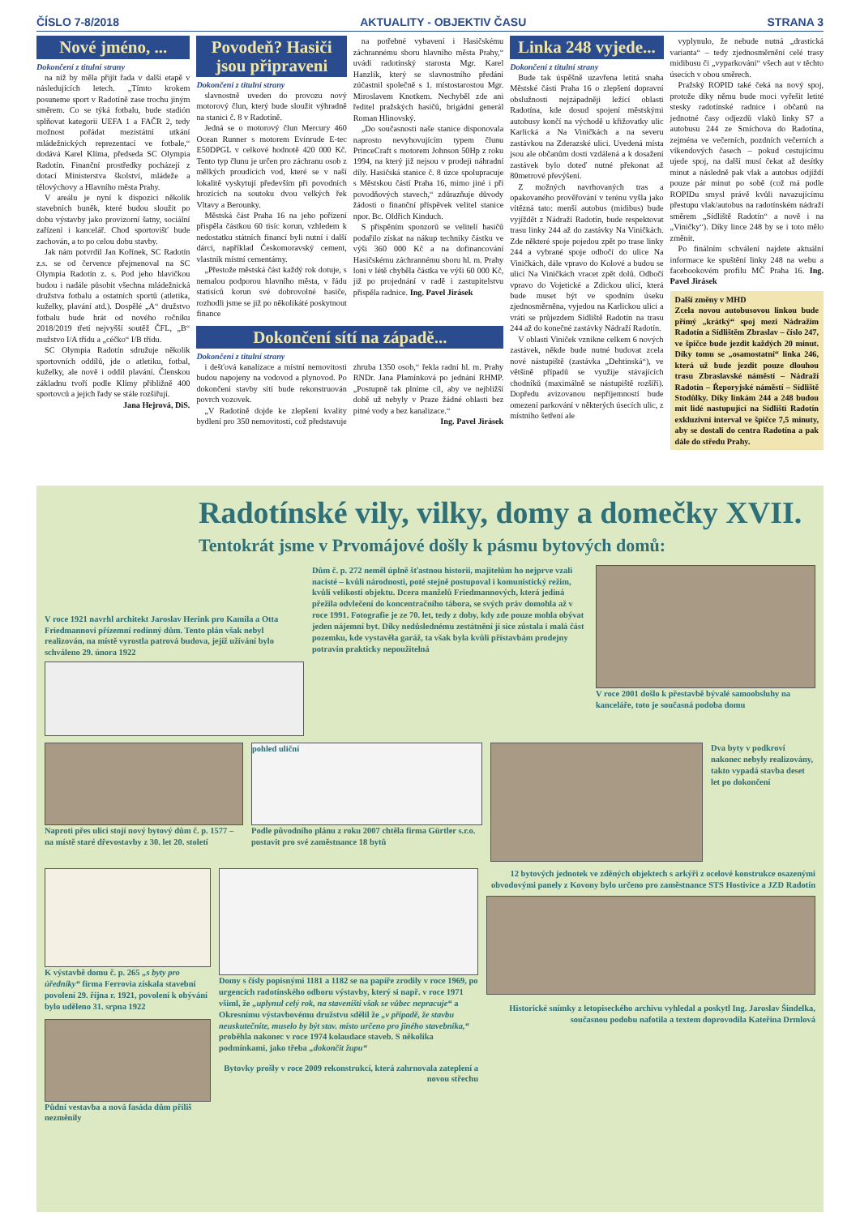ČÍSLO 7-8/2018 AKTUALITY - OBJEKTIV ČASU STRANA 3
Nové jméno, ...
Dokončení z titulní strany
na níž by měla přijít řada v další etapě v následujících letech. „Tímto krokem posuneme sport v Radotíně zase trochu jiným směrem. Co se týká fotbalu, bude stadión splňovat kategorii UEFA 1 a FAČR 2, tedy možnost pořádat mezistátní utkání mládežnických reprezentací ve fotbale,“ dodává Karel Klíma, předseda SC Olympia Radotín. Finanční prostředky pocházejí z dotací Ministerstva školství, mládeže a tělovýchovy a Hlavního města Prahy.
V areálu je nyní k dispozici několik stavebních buněk, které budou sloužit po dobu výstavby jako provizorní šatny, sociální zařízení i kancelář. Chod sportovišť bude zachován, a to po celou dobu stavby.
Jak nám potvrdil Jan Kořínek, SC Radotín z.s. se od července přejmenoval na SC Olympia Radotín z. s. Pod jeho hlavičkou budou i nadále působit všechna mládežnická družstva fotbalu a ostatních sportů (atletika, kuželky, plavání atd.). Dospělé „A“ družstvo fotbalu bude hrát od nového ročníku 2018/2019 třetí nejvyšší soutěž ČFL, „B“ mužstvo I/A třídu a „céčko“ I/B třídu.
SC Olympia Radotín sdružuje několik sportovních oddílů, jde o atletiku, fotbal, kuželky, ale nově i oddíl plavání. Členskou základnu tvoří podle Klímy přibližně 400 sportovců a jejich řady se stále rozšiřují.
Jana Hejrová, DiS.
Povodeň? Hasiči jsou připraveni
Dokončení z titulní strany
slavnostně uveden do provozu nový motorový člun, který bude sloužit výhradně na stanici č. 8 v Radotíně.
Jedná se o motorový člun Mercury 460 Ocean Runner s motorem Evinrude E-tec E50DPGL v celkové hodnotě 420 000 Kč. Tento typ člunu je určen pro záchranu osob z mělkých proudících vod, které se v naší lokalitě vyskytují především při povodních hrozících na soutoku dvou velkých řek Vltavy a Berounky.
Městská část Praha 16 na jeho pořízení přispěla částkou 60 tisíc korun, vzhledem k nedostatku státních financí byli nutní i další dárci, například Českomoravský cement, vlastník místní cementárny.
„Přestože městská část každý rok dotuje, s nemalou podporou hlavního města, v řádu statisíců korun své dobrovolné hasiče, rozhodli jsme se již po několikáté poskytnout finance
na potřebné vybavení i Hasičskému záchrannému sboru hlavního města Prahy,“ uvádí radotínský starosta Mgr. Karel Hanzlík, který se slavnostního předání zúčastnil společně s 1. místostarostou Mgr. Miroslavem Knotkem. Nechyběl zde ani ředitel pražských hasičů, brigádní generál Roman Hlinovský.
„Do současnosti naše stanice disponovala naprosto nevyhovujícím typem člunu PrinceCraft s motorem Johnson 50Hp z roku 1994, na který již nejsou v prodeji náhradní díly. Hasičská stanice č. 8 úzce spolupracuje s Městskou částí Praha 16, mimo jiné i při povodňových stavech,“ zdůrazňuje důvody žádosti o finanční příspěvek velitel stanice npor. Bc. Oldřich Kinduch.
S přispěním sponzorů se velitelí hasičů podařilo získat na nákup techniky částku ve výši 360 000 Kč a na dofinancování Hasičskému záchrannému sboru hl. m. Prahy loni v létě chyběla částka ve výši 60 000 Kč, již po projednání v radě i zastupitelstvu přispěla radnice. Ing. Pavel Jirásek
Dokončení sítí na západě...
Dokončení z titulní strany
i dešťová kanalizace a místní nemovitosti budou napojeny na vodovod a plynovod. Po dokončení stavby sítí bude rekonstruován povrch vozovek.
„V Radotíně dojde ke zlepšení kvality bydlení pro 350 nemovitostí, což představuje zhruba 1350 osob,“ řekla radní hl. m. Prahy RNDr. Jana Plamínková po jednání RHMP. „Postupně tak plníme cíl, aby ve nejbližší době už nebyly v Praze žádné oblasti bez pitné vody a bez kanalizace.“
Ing. Pavel Jirásek
Linka 248 vyjede...
Dokončení z titulní strany
Bude tak úspěšně uzavřena letitá snaha Městské části Praha 16 o zlepšení dopravní obslužnosti nejzápadněji ležící oblasti Radotína, kde dosud spojení městskými autobusy končí na východě u křižovatky ulic Karlická a Na Viničkách a na severu zastávkou na Zderazské ulici. Uvedená místa jsou ale občanům dosti vzdálená a k dosažení zastávek bylo doteď nutné překonat až 80metrové převýšení.
Z možných navrhovaných tras a opakovaného prověřování v terénu vyšla jako vítězná tato: menší autobus (midibus) bude vyjíždět z Nádraží Radotín, bude respektovat trasu linky 244 až do zastávky Na Viničkách. Zde některé spoje pojedou zpět po trase linky 244 a vybrané spoje odbočí do ulice Na Viničkách, dále vpravo do Kolové a budou se ulicí Na Viničkách vracet zpět dolů. Odbočí vpravo do Vojetické a Zdickou ulicí, která bude muset být ve spodním úseku zjednosměrněna, vyjedou na Karlickou ulici a vrátí se průjezdem Sídliště Radotín na trasu 244 až do konečné zastávky Nádraží Radotín.
V oblasti Viniček vznikne celkem 6 nových zastávek, někde bude nutné budovat zcela nové nástupiště (zastávka „Dehtínská“), ve většině případů se využije stávajících chodníků (maximálně se nástupiště rozšíří). Dopředu avizovanou nepříjemností bude omezení parkování v některých úsecích ulic, z místního šetření ale
vyplynulo, že nebude nutná „drastická varianta“ – tedy zjednosměrnění celé trasy midibusu či „vyparkování“ všech aut v těchto úsecích v obou směrech.
Pražský ROPID také čeká na nový spoj, protože díky němu bude moci vyřešit letité stesky radotínské radnice i občanů na jednotné časy odjezdů vlaků linky S7 a autobusu 244 ze Smíchova do Radotína, zejména ve večerních, pozdních večerních a víkendových časech – pokud cestujícímu ujede spoj, na další musí čekat až desítky minut a následně pak vlak a autobus odjíždí pouze pár minut po sobě (což má podle ROPIDu smysl právě kvůli navazujícímu přestupu vlak/autobus na radotínském nádraží směrem „Sídliště Radotín“ a nově i na „Viničky“). Díky lince 248 by se i toto mělo změnit.
Po finálním schválení najdete aktuální informace ke spuštění linky 248 na webu a facebookovém profilu MČ Praha 16. Ing. Pavel Jirásek
Další změny v MHD
Zcela novou autobusovou linkou bude přímý „krátký“ spoj mezi Nádražím Radotín a Sídlištěm Zbraslav – číslo 247, ve špičce bude jezdit každých 20 minut. Díky tomu se „osamostatní“ linka 246, která už bude jezdit pouze dlouhou trasu Zbraslavské náměstí – Nádraží Radotín – Řeporyjské náměstí – Sídliště Stodůlky. Díky linkám 244 a 248 budou mít lidé nastupující na Sídlišti Radotín exkluzivní interval ve špičce 7,5 minuty, aby se dostali do centra Radotína a pak dále do středu Prahy.
Radotínské vily, vilky, domy a domečky XVII.
Tentokrát jsme v Prvomájové došly k pásmu bytových domů:
V roce 1921 navrhl architekt Jaroslav Herink pro Kamila a Otta Friedmannovi přízemní rodinný dům. Tento plán však nebyl realizován, na místě vyrostla patrová budova, jejíž užívání bylo schváleno 29. února 1922
Dům č. p. 272 neměl úplně šťastnou historii, majitelům ho nejprve vzali nacisté – kvůli národnosti, poté stejně postupoval i komunistický režim, kvůli velikosti objektu. Dcera manželů Friedmannových, která jediná přežila odvlečení do koncentračního tábora, se svých práv domohla až v roce 1991. Fotografie je ze 70. let, tedy z doby, kdy zde pouze mohla obývat jeden nájemní byt. Díky nedůslednému zestátnění jí sice zůstala i malá část pozemku, kde vystavěla garáž, ta však byla kvůli přístavbám prodejny potravin prakticky nepoužitelná
V roce 2001 došlo k přestavbě bývalé samoobsluhy na kanceláře, toto je současná podoba domu
Naproti přes ulici stojí nový bytový dům č. p. 1577 – na místě staré dřevostavby z 30. let 20. století
pohled uliční
Podle původního plánu z roku 2007 chtěla firma Gürtler s.r.o. postavit pro své zaměstnance 18 bytů
Dva byty v podkroví nakonec nebyly realizovány, takto vypadá stavba deset let po dokončení
K výstavbě domu č. p. 265 „s byty pro úředníky“ firma Ferrovia získala stavební povolení 29. října r. 1921, povolení k obývání bylo uděleno 31. srpna 1922
Půdní vestavba a nová fasáda dům příliš nezměnily
Domy s čísly popisnými 1181 a 1182 se na papíře zrodily v roce 1969, po urgencích radotínského odboru výstavby, který si např. v roce 1971 všiml, že „uplynul celý rok, na staveništi však se vůbec nepracuje“ a Okresnímu výstavbovému družstvu sdělil že „v případě, že stavbu neuskutečníte, muselo by být stav. místo určeno pro jiného stavebníka,“ proběhla nakonec v roce 1974 kolaudace staveb. S několika podmínkami, jako třeba „dokončit župu“
Bytovky prošly v roce 2009 rekonstrukcí, která zahrnovala zateplení a novou střechu
12 bytových jednotek ve zděných objektech s arkýři z ocelové konstrukce osazenými obvodovými panely z Kovony bylo určeno pro zaměstnance STS Hostivice a JZD Radotín
Historické snímky z letopiseckého archivu vyhledal a poskytl Ing. Jaroslav Šindelka, současnou podobu nafotila a textem doprovodila Kateřina Drmlová